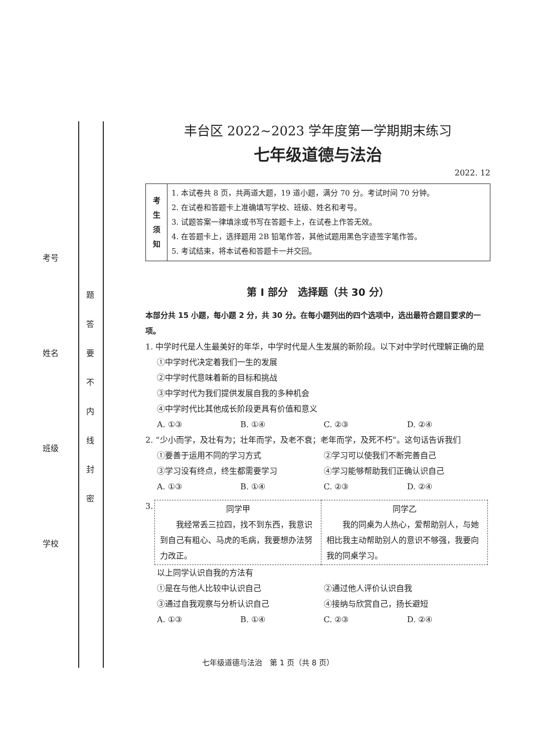考号
姓名
班级
学校
题 答 要 不 内 线 封 密
丰台区 2022~2023 学年度第一学期期末练习
七年级道德与法治
2022. 12
| 考 生 须 知 | 1. 本试卷共 8 页，共两道大题，19 道小题，满分 70 分。考试时间 70 分钟。 2. 在试卷和答题卡上准确填写学校、班级、姓名和考号。 3. 试题答案一律填涂或书写在答题卡上，在试卷上作答无效。 4. 在答题卡上，选择题用 2B 铅笔作答，其他试题用黑色字迹签字笔作答。 5. 考试结束，将本试卷和答题卡一并交回。 |
第 I 部分　选择题（共 30 分）
本部分共 15 小题，每小题 2 分，共 30 分。在每小题列出的四个选项中，选出最符合题目要求的一项。
1. 中学时代是人生最美好的年华，中学时代是人生发展的新阶段。以下对中学时代理解正确的是
①中学时代决定着我们一生的发展
②中学时代意味着新的目标和挑战
③中学时代为我们提供发展自我的多种机会
④中学时代比其他成长阶段更具有价值和意义
A. ①③ B. ①④ C. ②③ D. ②④
2. “少小而学，及壮有为；壮年而学，及老不衰；老年而学，及死不朽”。这句话告诉我们
①要善于运用不同的学习方式 ②学习可以使我们不断完善自己
③学习没有终点，终生都需要学习 ④学习能够帮助我们正确认识自己
A. ①③ B. ①④ C. ②③ D. ②④
3.
| 同学甲 我经常丢三拉四，找不到东西，我意识到自己有粗心、马虎的毛病，我要想办法努力改正。 | 同学乙 我的同桌为人热心，爱帮助别人，与她相比我主动帮助别人的意识不够强，我要向我的同桌学习。 |
以上同学认识自我的方法有
①是在与他人比较中认识自己 ②通过他人评价认识自我
③通过自我观察与分析认识自己 ④接纳与欣赏自己，扬长避短
A. ①③ B. ①④ C. ②③ D. ②④
七年级道德与法治　第 1 页（共 8 页）